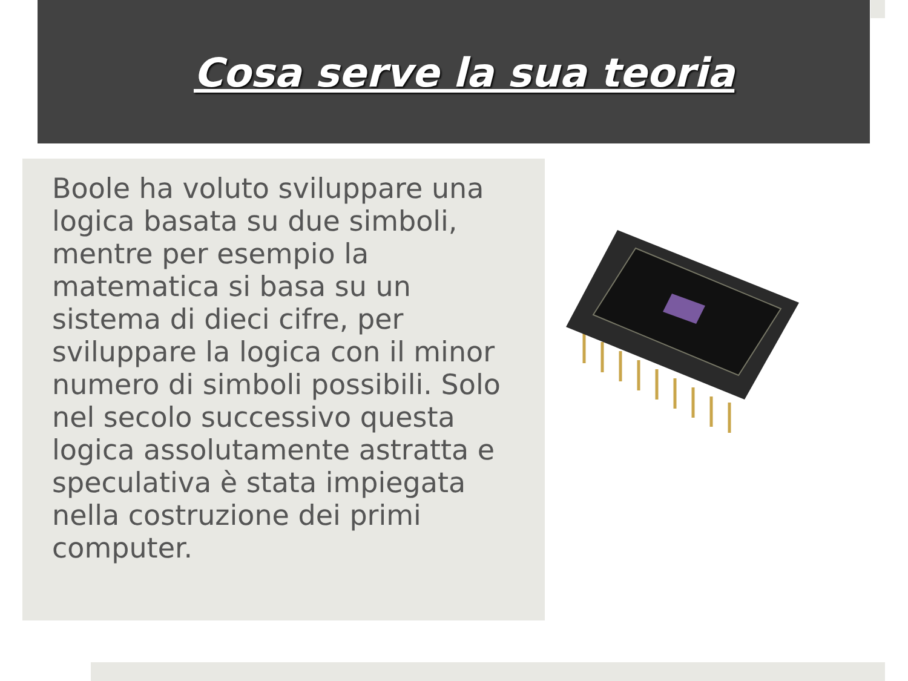Cosa serve la sua teoria
Boole ha voluto sviluppare una logica basata su due simboli, mentre per esempio la matematica si basa su un sistema di dieci cifre, per sviluppare la logica con il minor numero di simboli possibili. Solo nel secolo successivo questa logica assolutamente astratta e speculativa è stata impiegata nella costruzione dei primi computer.